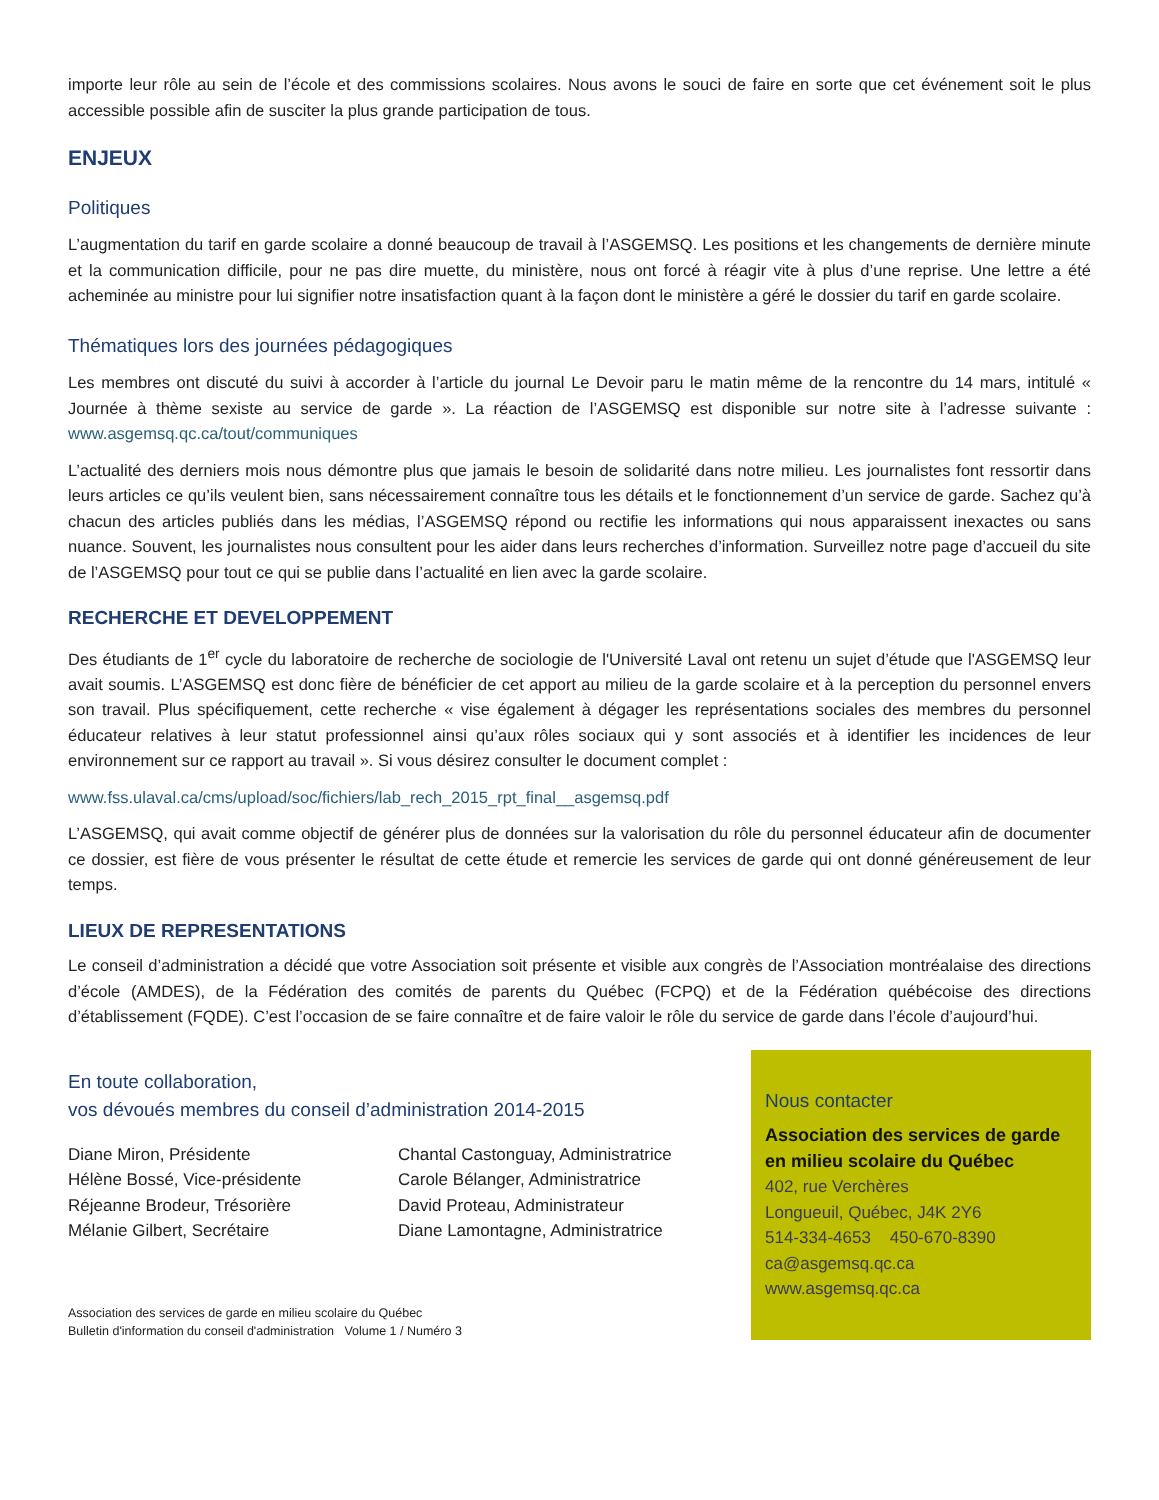importe leur rôle au sein de l’école et des commissions scolaires. Nous avons le souci de faire en sorte que cet événement soit le plus accessible possible afin de susciter la plus grande participation de tous.
ENJEUX
Politiques
L’augmentation du tarif en garde scolaire a donné beaucoup de travail à l’ASGEMSQ. Les positions et les changements de dernière minute et la communication difficile, pour ne pas dire muette, du ministère, nous ont forcé à réagir vite à plus d’une reprise. Une lettre a été acheminée au ministre pour lui signifier notre insatisfaction quant à la façon dont le ministère a géré le dossier du tarif en garde scolaire.
Thématiques lors des journées pédagogiques
Les membres ont discuté du suivi à accorder à l’article du journal Le Devoir paru le matin même de la rencontre du 14 mars, intitulé « Journée à thème sexiste au service de garde ». La réaction de l’ASGEMSQ est disponible sur notre site à l’adresse suivante : www.asgemsq.qc.ca/tout/communiques
L’actualité des derniers mois nous démontre plus que jamais le besoin de solidarité dans notre milieu. Les journalistes font ressortir dans leurs articles ce qu’ils veulent bien, sans nécessairement connaître tous les détails et le fonctionnement d’un service de garde. Sachez qu’à chacun des articles publiés dans les médias, l’ASGEMSQ répond ou rectifie les informations qui nous apparaissent inexactes ou sans nuance. Souvent, les journalistes nous consultent pour les aider dans leurs recherches d’information. Surveillez notre page d’accueil du site de l’ASGEMSQ pour tout ce qui se publie dans l’actualité en lien avec la garde scolaire.
RECHERCHE ET DEVELOPPEMENT
Des étudiants de 1<sup>er</sup> cycle du laboratoire de recherche de sociologie de l'Université Laval ont retenu un sujet d’étude que l'ASGEMSQ leur avait soumis. L’ASGEMSQ est donc fière de bénéficier de cet apport au milieu de la garde scolaire et à la perception du personnel envers son travail. Plus spécifiquement, cette recherche « vise également à dégager les représentations sociales des membres du personnel éducateur relatives à leur statut professionnel ainsi qu’aux rôles sociaux qui y sont associés et à identifier les incidences de leur environnement sur ce rapport au travail ». Si vous désirez consulter le document complet :
www.fss.ulaval.ca/cms/upload/soc/fichiers/lab_rech_2015_rpt_final__asgemsq.pdf
L’ASGEMSQ, qui avait comme objectif de générer plus de données sur la valorisation du rôle du personnel éducateur afin de documenter ce dossier, est fière de vous présenter le résultat de cette étude et remercie les services de garde qui ont donné généreusement de leur temps.
LIEUX DE REPRESENTATIONS
Le conseil d’administration a décidé que votre Association soit présente et visible aux congrès de l’Association montréalaise des directions d’école (AMDES), de la Fédération des comités de parents du Québec (FCPQ) et de la Fédération québécoise des directions d’établissement (FQDE). C’est l’occasion de se faire connaître et de faire valoir le rôle du service de garde dans l’école d’aujourd’hui.
En toute collaboration,
vos dévoués membres du conseil d’administration 2014-2015
Diane Miron, Présidente
Hélène Bossé, Vice-présidente
Réjeanne Brodeur, Trésorière
Mélanie Gilbert, Secrétaire
Chantal Castonguay, Administratrice
Carole Bélanger, Administratrice
David Proteau, Administrateur
Diane Lamontagne, Administratrice
Association des services de garde en milieu scolaire du Québec
Bulletin d'information du conseil d'administration Volume 1 / Numéro 3
Nous contacter
Association des services de garde en milieu scolaire du Québec
402, rue Verchères
Longueuil, Québec, J4K 2Y6
514-334-4653 450-670-8390
ca@asgemsq.qc.ca
www.asgemsq.qc.ca